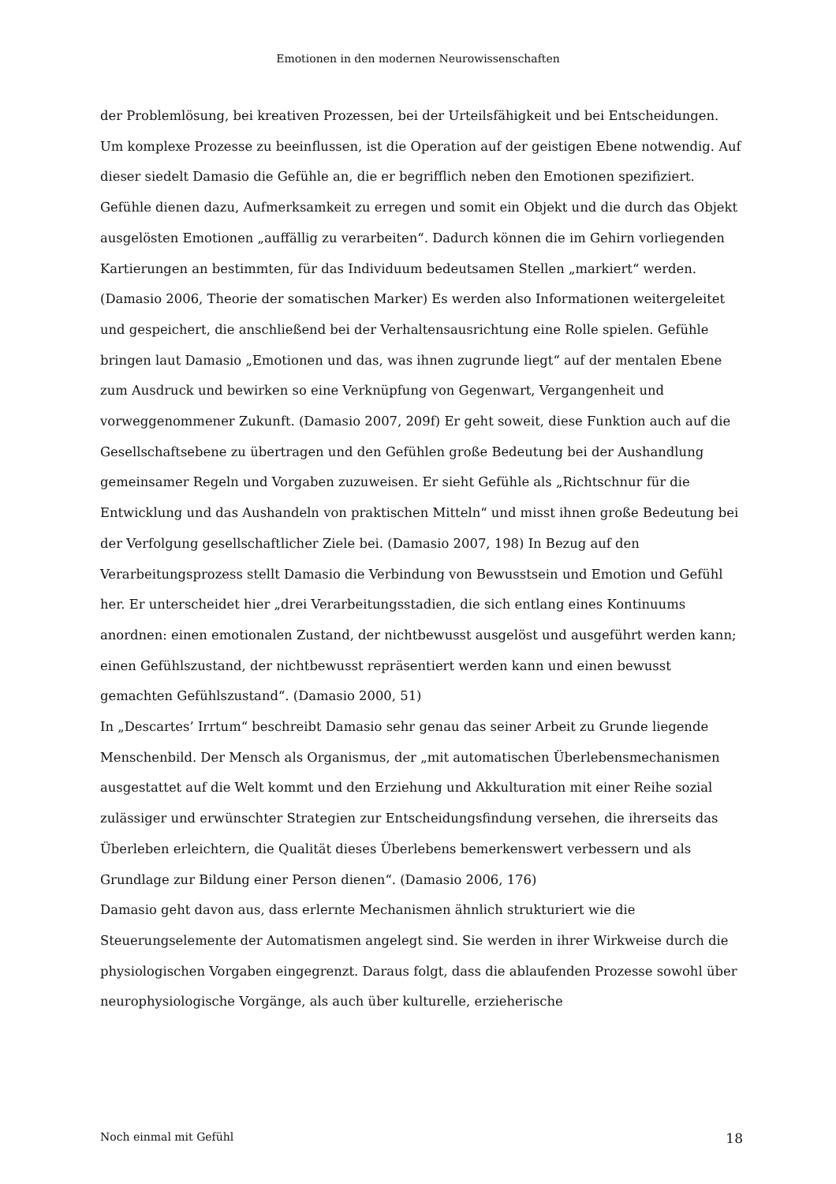Emotionen in den modernen Neurowissenschaften
der Problemlösung, bei kreativen Prozessen, bei der Urteilsfähigkeit und bei Entscheidungen. Um komplexe Prozesse zu beeinflussen, ist die Operation auf der geistigen Ebene notwendig. Auf dieser siedelt Damasio die Gefühle an, die er begrifflich neben den Emotionen spezifiziert. Gefühle dienen dazu, Aufmerksamkeit zu erregen und somit ein Objekt und die durch das Objekt ausgelösten Emotionen „auffällig zu verarbeiten“. Dadurch können die im Gehirn vorliegenden Kartierungen an bestimmten, für das Individuum bedeutsamen Stellen „markiert“ werden. (Damasio 2006, Theorie der somatischen Marker) Es werden also Informationen weitergeleitet und gespeichert, die anschließend bei der Verhaltensausrichtung eine Rolle spielen. Gefühle bringen laut Damasio „Emotionen und das, was ihnen zugrunde liegt“ auf der mentalen Ebene zum Ausdruck und bewirken so eine Verknüpfung von Gegenwart, Vergangenheit und vorweggenommener Zukunft. (Damasio 2007, 209f) Er geht soweit, diese Funktion auch auf die Gesellschaftsebene zu übertragen und den Gefühlen große Bedeutung bei der Aushandlung gemeinsamer Regeln und Vorgaben zuzuweisen. Er sieht Gefühle als „Richtschnur für die Entwicklung und das Aushandeln von praktischen Mitteln“ und misst ihnen große Bedeutung bei der Verfolgung gesellschaftlicher Ziele bei. (Damasio 2007, 198) In Bezug auf den Verarbeitungsprozess stellt Damasio die Verbindung von Bewusstsein und Emotion und Gefühl her. Er unterscheidet hier „drei Verarbeitungsstadien, die sich entlang eines Kontinuums anordnen: einen emotionalen Zustand, der nichtbewusst ausgelöst und ausgeführt werden kann; einen Gefühlszustand, der nichtbewusst repräsentiert werden kann und einen bewusst gemachten Gefühlszustand“. (Damasio 2000, 51)
In „Descartes’ Irrtum“ beschreibt Damasio sehr genau das seiner Arbeit zu Grunde liegende Menschenbild. Der Mensch als Organismus, der „mit automatischen Überlebensmechanismen ausgestattet auf die Welt kommt und den Erziehung und Akkulturation mit einer Reihe sozial zulässiger und erwünschter Strategien zur Entscheidungsfindung versehen, die ihrerseits das Überleben erleichtern, die Qualität dieses Überlebens bemerkenswert verbessern und als Grundlage zur Bildung einer Person dienen“. (Damasio 2006, 176)
Damasio geht davon aus, dass erlernte Mechanismen ähnlich strukturiert wie die Steuerungselemente der Automatismen angelegt sind. Sie werden in ihrer Wirkweise durch die physiologischen Vorgaben eingegrenzt. Daraus folgt, dass die ablaufenden Prozesse sowohl über neurophysiologische Vorgänge, als auch über kulturelle, erzieherische
Noch einmal mit Gefühl 18